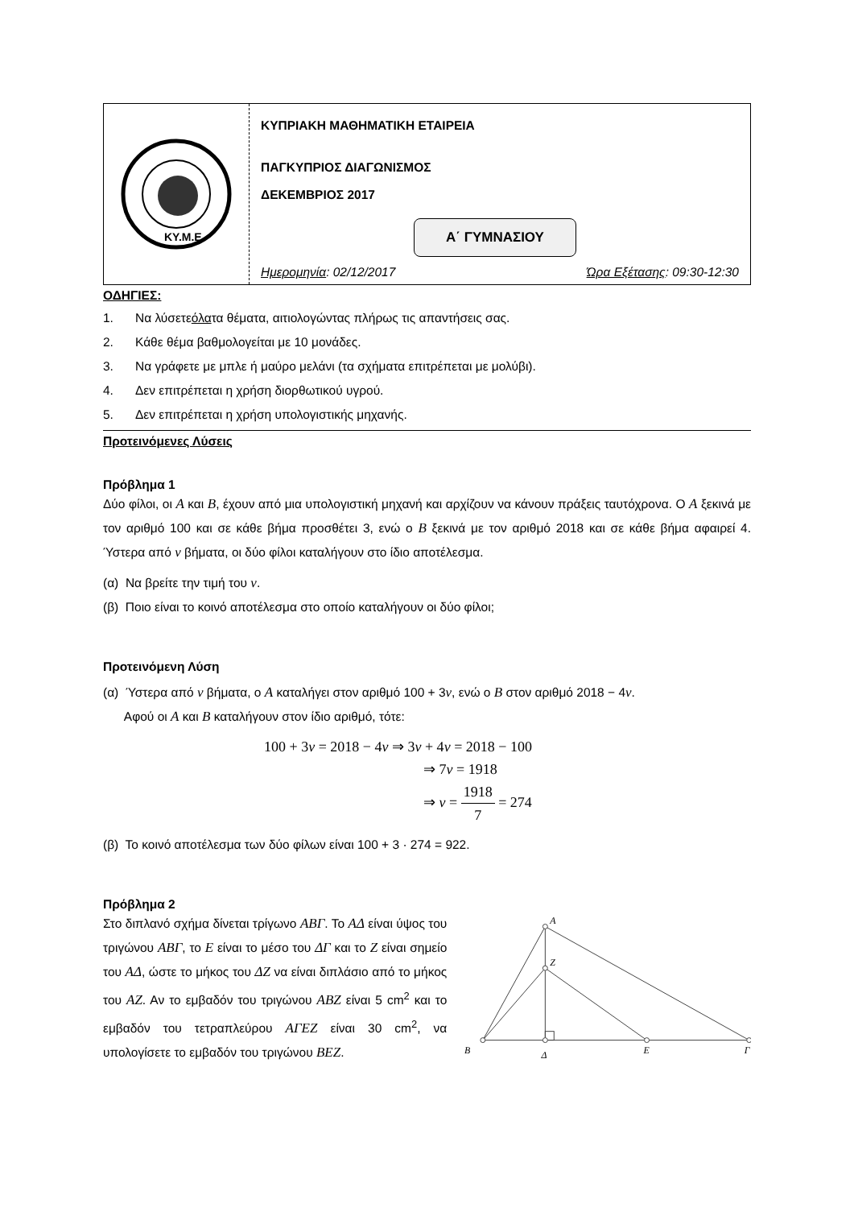ΚΥ.Μ.Ε.
ΚΥΠΡΙΑΚΗ ΜΑΘΗΜΑΤΙΚΗ ΕΤΑΙΡΕΙΑ
ΠΑΓΚΥΠΡΙΟΣ ΔΙΑΓΩΝΙΣΜΟΣ
ΔΕΚΕΜΒΡΙΟΣ 2017
Α΄ ΓΥΜΝΑΣΙΟΥ
Ημερομηνία: 02/12/2017 Ώρα Εξέτασης: 09:30-12:30
ΟΔΗΓΙΕΣ:
1. Να λύσετε όλα τα θέματα, αιτιολογώντας πλήρως τις απαντήσεις σας.
2. Κάθε θέμα βαθμολογείται με 10 μονάδες.
3. Να γράφετε με μπλε ή μαύρο μελάνι (τα σχήματα επιτρέπεται με μολύβι).
4. Δεν επιτρέπεται η χρήση διορθωτικού υγρού.
5. Δεν επιτρέπεται η χρήση υπολογιστικής μηχανής.
Προτεινόμενες Λύσεις
Πρόβλημα 1
Δύο φίλοι, οι A και B, έχουν από μια υπολογιστική μηχανή και αρχίζουν να κάνουν πράξεις ταυτόχρονα. Ο A ξεκινά με τον αριθμό 100 και σε κάθε βήμα προσθέτει 3, ενώ ο B ξεκινά με τον αριθμό 2018 και σε κάθε βήμα αφαιρεί 4. Ύστερα από ν βήματα, οι δύο φίλοι καταλήγουν στο ίδιο αποτέλεσμα.
(α) Να βρείτε την τιμή του ν.
(β) Ποιο είναι το κοινό αποτέλεσμα στο οποίο καταλήγουν οι δύο φίλοι;
Προτεινόμενη Λύση
(α) Ύστερα από ν βήματα, ο A καταλήγει στον αριθμό 100 + 3ν, ενώ ο B στον αριθμό 2018 − 4ν.
Αφού οι A και B καταλήγουν στον ίδιο αριθμό, τότε:
100 + 3ν = 2018 − 4ν ⇒ 3ν + 4ν = 2018 − 100
⇒ 7ν = 1918
⇒ ν = 1918 7 = 274
(β) Το κοινό αποτέλεσμα των δύο φίλων είναι 100 + 3 · 274 = 922.
Πρόβλημα 2
Στο διπλανό σχήμα δίνεται τρίγωνο ΑΒΓ. Το ΑΔ είναι ύψος του τριγώνου ΑΒΓ, το Ε είναι το μέσο του ΔΓ και το Ζ είναι σημείο του ΑΔ, ώστε το μήκος του ΔΖ να είναι διπλάσιο από το μήκος του ΑΖ. Αν το εμβαδόν του τριγώνου ΑΒΖ είναι 5 cm<sup>2</sup> και το εμβαδόν του τετραπλεύρου ΑΓΕΖ είναι 30 cm<sup>2</sup>, να υπολογίσετε το εμβαδόν του τριγώνου ΒΕΖ.
A
Z
B
Δ
E
Γ